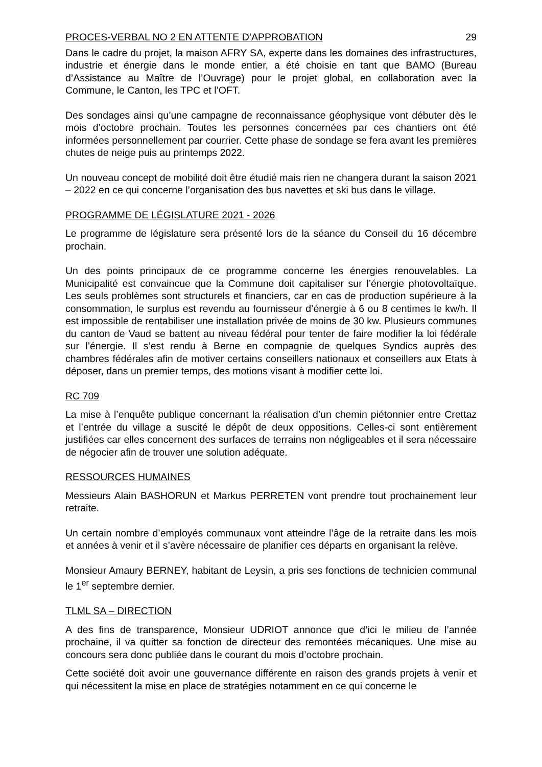PROCES-VERBAL NO 2 EN ATTENTE D’APPROBATION 29
Dans le cadre du projet, la maison AFRY SA, experte dans les domaines des infrastructures, industrie et énergie dans le monde entier, a été choisie en tant que BAMO (Bureau d’Assistance au Maître de l’Ouvrage) pour le projet global, en collaboration avec la Commune, le Canton, les TPC et l’OFT.
Des sondages ainsi qu’une campagne de reconnaissance géophysique vont débuter dès le mois d’octobre prochain. Toutes les personnes concernées par ces chantiers ont été informées personnellement par courrier. Cette phase de sondage se fera avant les premières chutes de neige puis au printemps 2022.
Un nouveau concept de mobilité doit être étudié mais rien ne changera durant la saison 2021 – 2022 en ce qui concerne l’organisation des bus navettes et ski bus dans le village.
PROGRAMME DE LÉGISLATURE 2021 - 2026
Le programme de législature sera présenté lors de la séance du Conseil du 16 décembre prochain.
Un des points principaux de ce programme concerne les énergies renouvelables. La Municipalité est convaincue que la Commune doit capitaliser sur l’énergie photovoltaïque. Les seuls problèmes sont structurels et financiers, car en cas de production supérieure à la consommation, le surplus est revendu au fournisseur d’énergie à 6 ou 8 centimes le kw/h. Il est impossible de rentabiliser une installation privée de moins de 30 kw. Plusieurs communes du canton de Vaud se battent au niveau fédéral pour tenter de faire modifier la loi fédérale sur l’énergie. Il s’est rendu à Berne en compagnie de quelques Syndics auprès des chambres fédérales afin de motiver certains conseillers nationaux et conseillers aux Etats à déposer, dans un premier temps, des motions visant à modifier cette loi.
RC 709
La mise à l’enquête publique concernant la réalisation d’un chemin piétonnier entre Crettaz et l’entrée du village a suscité le dépôt de deux oppositions. Celles-ci sont entièrement justifiées car elles concernent des surfaces de terrains non négligeables et il sera nécessaire de négocier afin de trouver une solution adéquate.
RESSOURCES HUMAINES
Messieurs Alain BASHORUN et Markus PERRETEN vont prendre tout prochainement leur retraite.
Un certain nombre d’employés communaux vont atteindre l’âge de la retraite dans les mois et années à venir et il s’avère nécessaire de planifier ces départs en organisant la relève.
Monsieur Amaury BERNEY, habitant de Leysin, a pris ses fonctions de technicien communal le 1<sup>er</sup> septembre dernier.
TLML SA – DIRECTION
A des fins de transparence, Monsieur UDRIOT annonce que d’ici le milieu de l’année prochaine, il va quitter sa fonction de directeur des remontées mécaniques. Une mise au concours sera donc publiée dans le courant du mois d’octobre prochain.
Cette société doit avoir une gouvernance différente en raison des grands projets à venir et qui nécessitent la mise en place de stratégies notamment en ce qui concerne le